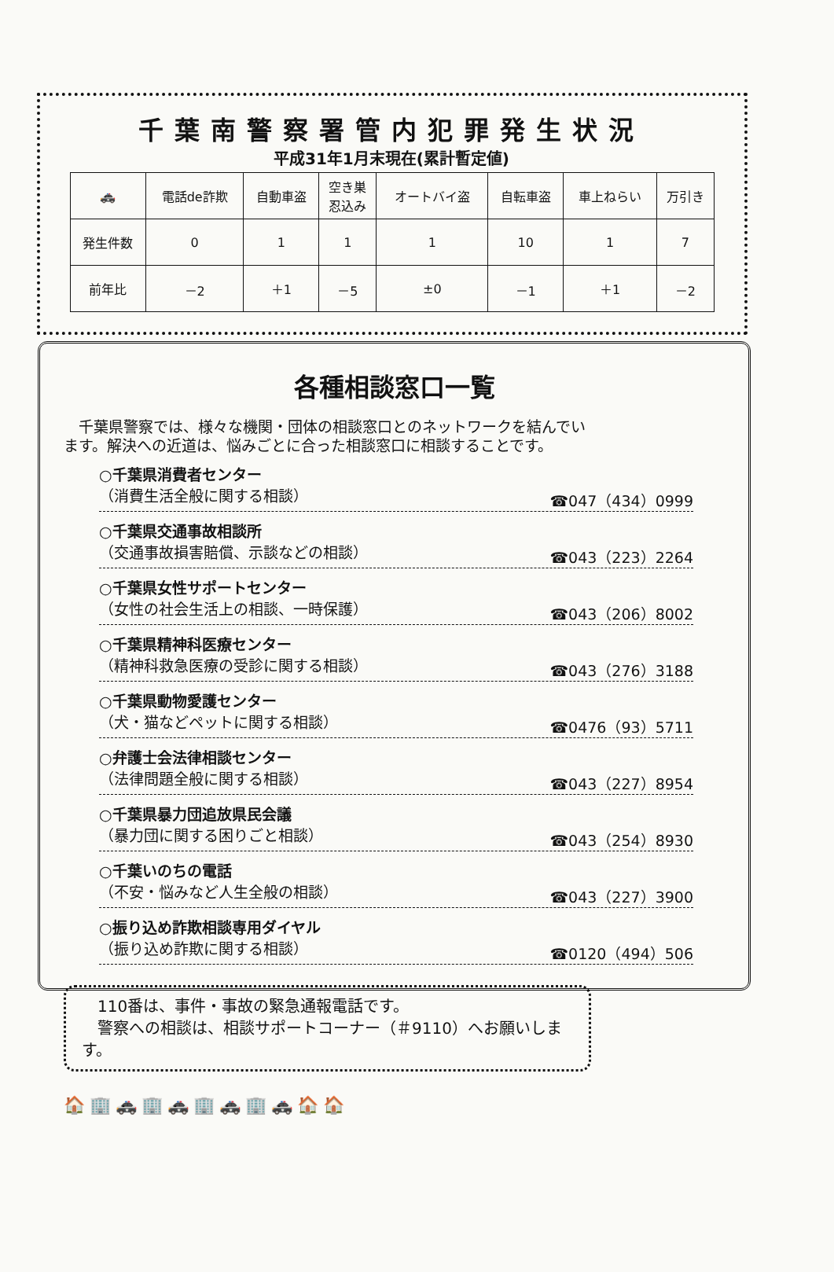千葉南警察署管内犯罪発生状況
平成31年1月末現在(累計暫定値)
| 🚓 | 電話de詐欺 | 自動車盗 | 空き巣 忍込み | オートバイ盗 | 自転車盗 | 車上ねらい | 万引き |
| --- | --- | --- | --- | --- | --- | --- | --- |
| 発生件数 | 0 | 1 | 1 | 1 | 10 | 1 | 7 |
| 前年比 | －2 | ＋1 | －5 | ±0 | －1 | ＋1 | －2 |
各種相談窓口一覧
　千葉県警察では、様々な機関・団体の相談窓口とのネットワークを結んでいます。解決への近道は、悩みごとに合った相談窓口に相談することです。
○千葉県消費者センター
（消費生活全般に関する相談） ☎047（434）0999
○千葉県交通事故相談所
（交通事故損害賠償、示談などの相談） ☎043（223）2264
○千葉県女性サポートセンター
（女性の社会生活上の相談、一時保護） ☎043（206）8002
○千葉県精神科医療センター
（精神科救急医療の受診に関する相談） ☎043（276）3188
○千葉県動物愛護センター
（犬・猫などペットに関する相談） ☎0476（93）5711
○弁護士会法律相談センター
（法律問題全般に関する相談） ☎043（227）8954
○千葉県暴力団追放県民会議
（暴力団に関する困りごと相談） ☎043（254）8930
○千葉いのちの電話
（不安・悩みなど人生全般の相談） ☎043（227）3900
○振り込め詐欺相談専用ダイヤル
（振り込め詐欺に関する相談） ☎0120（494）506
　110番は、事件・事故の緊急通報電話です。
　警察への相談は、相談サポートコーナー（＃9110）へお願いします。
🏠🏢🚓🏢🚓🏢🚓🏢🚓🏠🏠